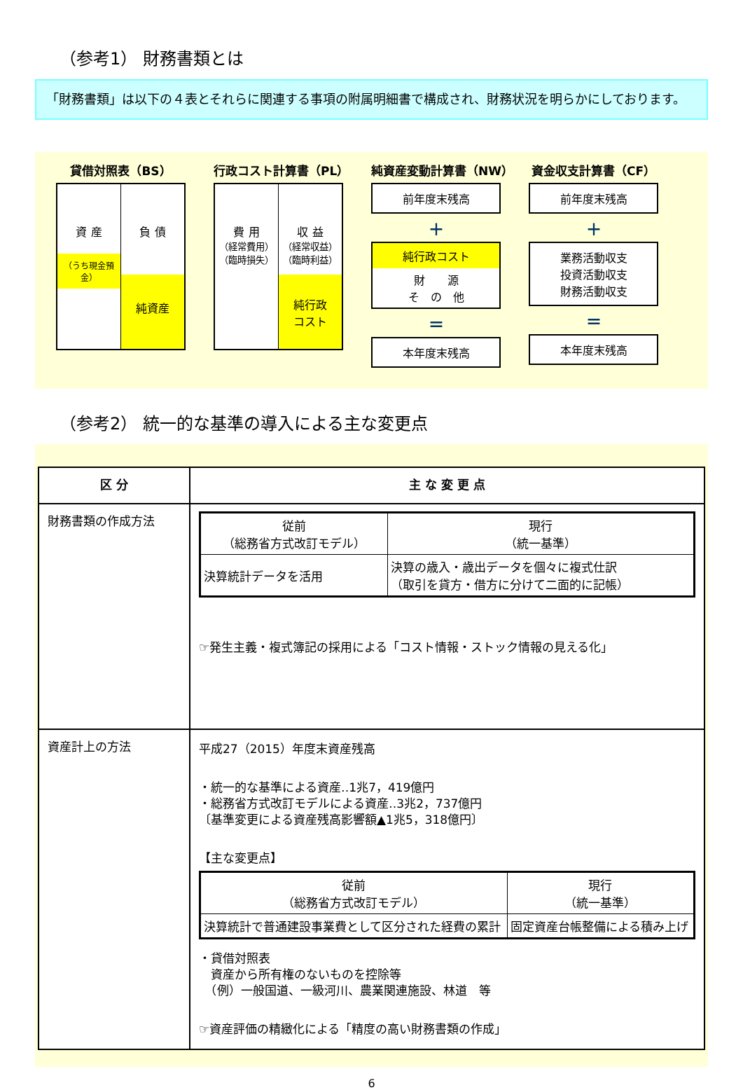（参考1） 財務書類とは
「財務書類」は以下の４表とそれらに関連する事項の附属明細書で構成され、財務状況を明らかにしております。
貸借対照表（BS）
資 産
（うち現金預金）
負 債
純資産
行政コスト計算書（PL）
費 用
（経常費用）
（臨時損失）
収 益
（経常収益）
（臨時利益）
純行政
コスト
純資産変動計算書（NW）
前年度末残高
＋
純行政コスト
財　　源
そ　の　他
＝
本年度末残高
資金収支計算書（CF）
前年度末残高
＋
業務活動収支
投資活動収支
財務活動収支
＝
本年度末残高
（参考2） 統一的な基準の導入による主な変更点
| 区 分 | 主 な 変 更 点 |
| --- | --- |
| 財務書類の作成方法 | / 従前 （総務省方式改訂モデル） / 現行 （統一基準） / / 決算統計データを活用 / 決算の歳入・歳出データを個々に複式仕訳 （取引を貸方・借方に分けて二面的に記帳） / ☞発生主義・複式簿記の採用による「コスト情報・ストック情報の見える化」 |
| 資産計上の方法 | 平成27（2015）年度末資産残高 ・統一的な基準による資産‥1兆7，419億円 ・総務省方式改訂モデルによる資産‥3兆2，737億円 〔基準変更による資産残高影響額▲1兆5，318億円〕 【主な変更点】 / 従前 （総務省方式改訂モデル） / 現行 （統一基準） / / 決算統計で普通建設事業費として区分された経費の累計 / 固定資産台帳整備による積み上げ / ・貸借対照表 資産から所有権のないものを控除等 （例）一般国道、一級河川、農業関連施設、林道 等 ☞資産評価の精緻化による「精度の高い財務書類の作成」 |
6